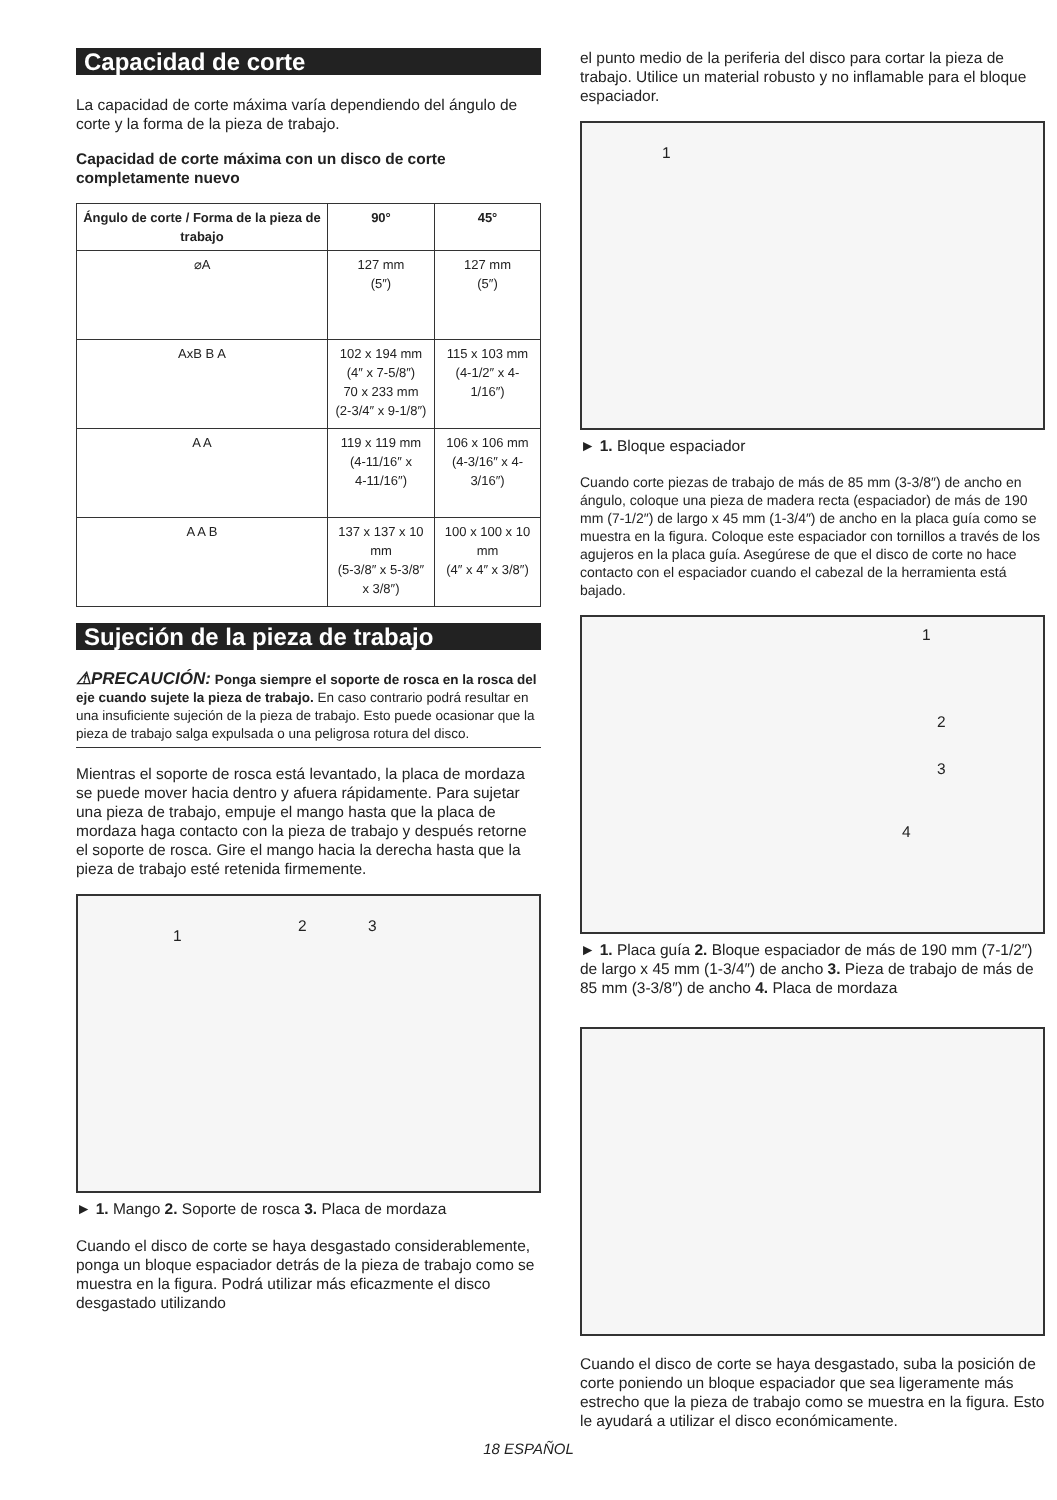Capacidad de corte
La capacidad de corte máxima varía dependiendo del ángulo de corte y la forma de la pieza de trabajo.
Capacidad de corte máxima con un disco de corte completamente nuevo
| Ángulo de corte / Forma de la pieza de trabajo | 90° | 45° |
| --- | --- | --- |
| ⌀A | 127 mm (5″) | 127 mm (5″) |
| AxB B A | 102 x 194 mm (4″ x 7-5/8″) 70 x 233 mm (2-3/4″ x 9-1/8″) | 115 x 103 mm (4-1/2″ x 4-1/16″) |
| A A | 119 x 119 mm (4-11/16″ x 4-11/16″) | 106 x 106 mm (4-3/16″ x 4-3/16″) |
| A A B | 137 x 137 x 10 mm (5-3/8″ x 5-3/8″ x 3/8″) | 100 x 100 x 10 mm (4″ x 4″ x 3/8″) |
Sujeción de la pieza de trabajo
⚠PRECAUCIÓN: Ponga siempre el soporte de rosca en la rosca del eje cuando sujete la pieza de trabajo. En caso contrario podrá resultar en una insuficiente sujeción de la pieza de trabajo. Esto puede ocasionar que la pieza de trabajo salga expulsada o una peligrosa rotura del disco.
Mientras el soporte de rosca está levantado, la placa de mordaza se puede mover hacia dentro y afuera rápidamente. Para sujetar una pieza de trabajo, empuje el mango hasta que la placa de mordaza haga contacto con la pieza de trabajo y después retorne el soporte de rosca. Gire el mango hacia la derecha hasta que la pieza de trabajo esté retenida firmemente.
1
2 3
► 1. Mango 2. Soporte de rosca 3. Placa de mordaza
Cuando el disco de corte se haya desgastado considerablemente, ponga un bloque espaciador detrás de la pieza de trabajo como se muestra en la figura. Podrá utilizar más eficazmente el disco desgastado utilizando
el punto medio de la periferia del disco para cortar la pieza de trabajo. Utilice un material robusto y no inflamable para el bloque espaciador.
1
► 1. Bloque espaciador
Cuando corte piezas de trabajo de más de 85 mm (3-3/8″) de ancho en ángulo, coloque una pieza de madera recta (espaciador) de más de 190 mm (7-1/2″) de largo x 45 mm (1-3/4″) de ancho en la placa guía como se muestra en la figura. Coloque este espaciador con tornillos a través de los agujeros en la placa guía. Asegúrese de que el disco de corte no hace contacto con el espaciador cuando el cabezal de la herramienta está bajado.
1
2
3
4
► 1. Placa guía 2. Bloque espaciador de más de 190 mm (7-1/2″) de largo x 45 mm (1-3/4″) de ancho 3. Pieza de trabajo de más de 85 mm (3-3/8″) de ancho 4. Placa de mordaza
Cuando el disco de corte se haya desgastado, suba la posición de corte poniendo un bloque espaciador que sea ligeramente más estrecho que la pieza de trabajo como se muestra en la figura. Esto le ayudará a utilizar el disco económicamente.
18 ESPAÑOL